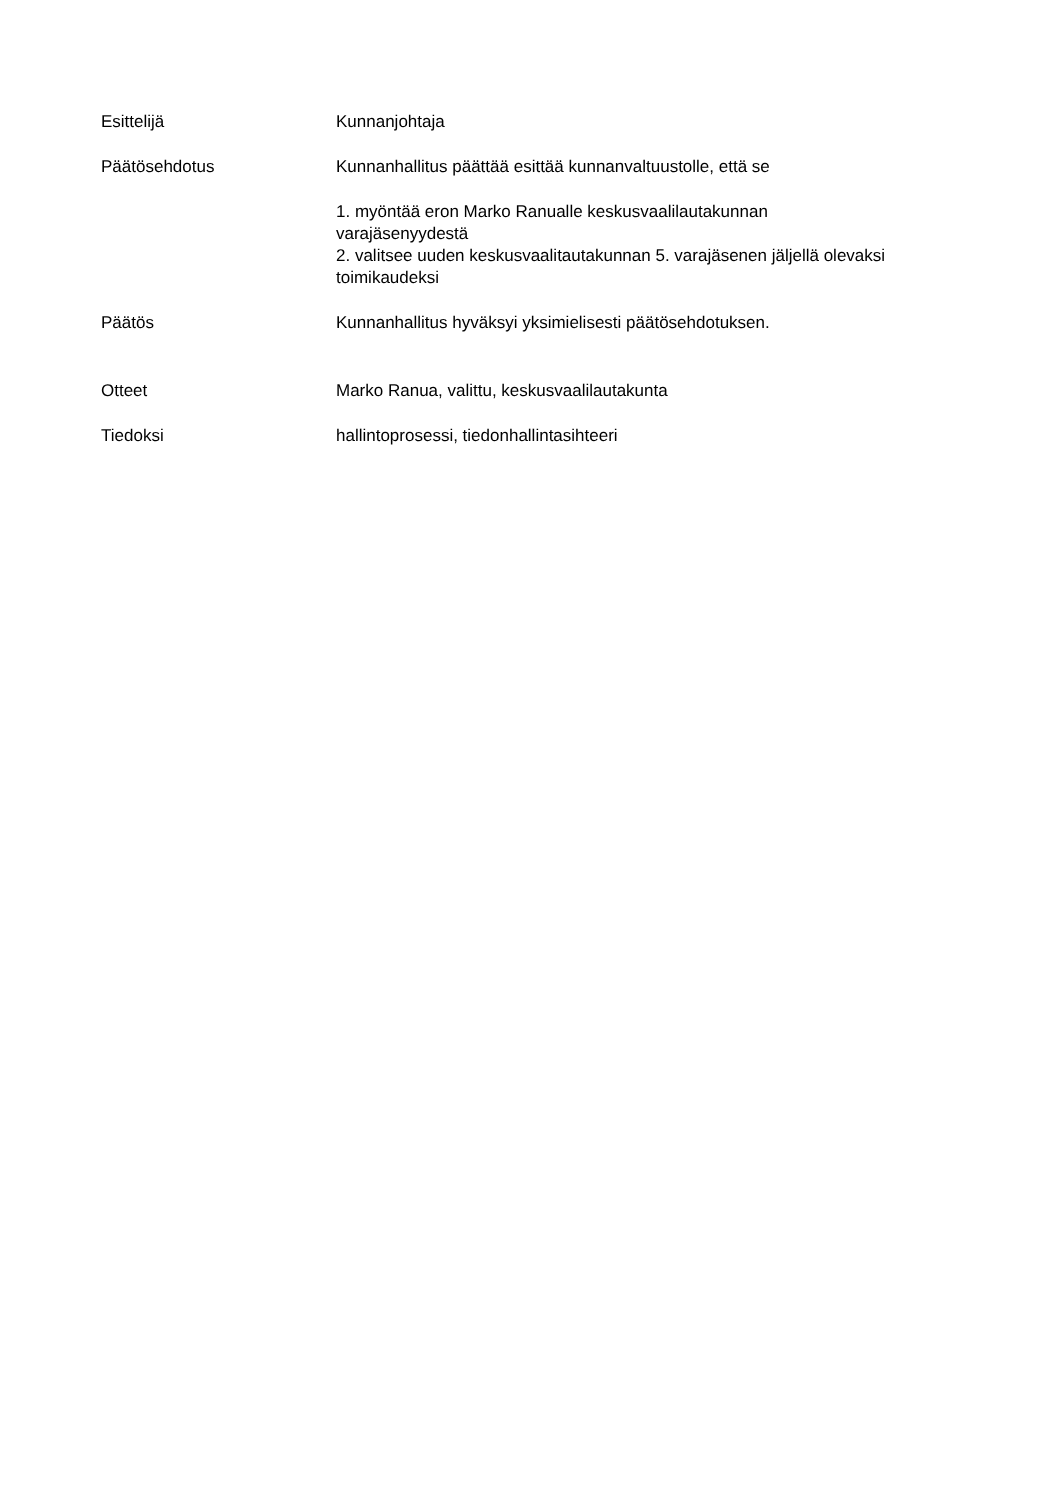Esittelijä Kunnanjohtaja
Päätösehdotus Kunnanhallitus päättää esittää kunnanvaltuustolle, että se
1. myöntää eron Marko Ranualle keskusvaalilautakunnan varajäsenyydestä
2. valitsee uuden keskusvaalitautakunnan 5. varajäsenen jäljellä olevaksi toimikaudeksi
Päätös Kunnanhallitus hyväksyi yksimielisesti päätösehdotuksen.
Otteet Marko Ranua, valittu, keskusvaalilautakunta
Tiedoksi hallintoprosessi, tiedonhallintasihteeri